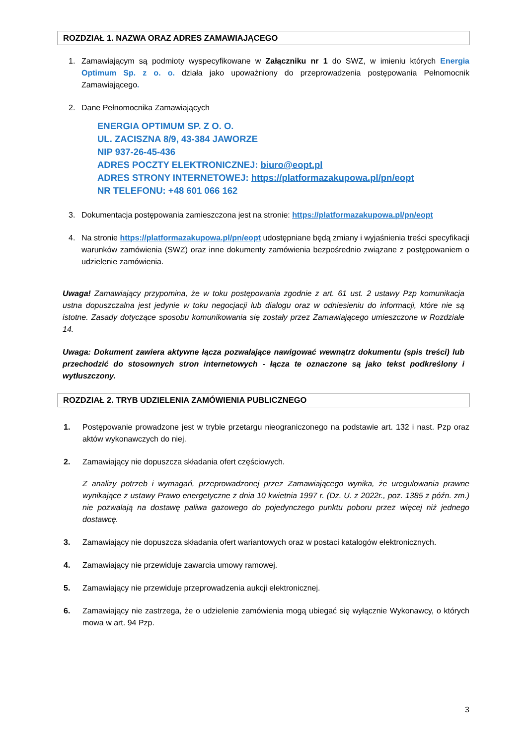ROZDZIAŁ 1. NAZWA ORAZ ADRES ZAMAWIAJĄCEGO
1. Zamawiającym są podmioty wyspecyfikowane w Załączniku nr 1 do SWZ, w imieniu których Energia Optimum Sp. z o. o. działa jako upoważniony do przeprowadzenia postępowania Pełnomocnik Zamawiającego.
2. Dane Pełnomocnika Zamawiających
ENERGIA OPTIMUM SP. Z O. O.
UL. ZACISZNA 8/9, 43-384 JAWORZE
NIP 937-26-45-436
ADRES POCZTY ELEKTRONICZNEJ: biuro@eopt.pl
ADRES STRONY INTERNETOWEJ: https://platformazakupowa.pl/pn/eopt
NR TELEFONU: +48 601 066 162
3. Dokumentacja postępowania zamieszczona jest na stronie: https://platformazakupowa.pl/pn/eopt
4. Na stronie https://platformazakupowa.pl/pn/eopt udostępniane będą zmiany i wyjaśnienia treści specyfikacji warunków zamówienia (SWZ) oraz inne dokumenty zamówienia bezpośrednio związane z postępowaniem o udzielenie zamówienia.
Uwaga! Zamawiający przypomina, że w toku postępowania zgodnie z art. 61 ust. 2 ustawy Pzp komunikacja ustna dopuszczalna jest jedynie w toku negocjacji lub dialogu oraz w odniesieniu do informacji, które nie są istotne. Zasady dotyczące sposobu komunikowania się zostały przez Zamawiającego umieszczone w Rozdziale 14.
Uwaga: Dokument zawiera aktywne łącza pozwalające nawigować wewnątrz dokumentu (spis treści) lub przechodzić do stosownych stron internetowych - łącza te oznaczone są jako tekst podkreślony i wytłuszczony.
ROZDZIAŁ 2. TRYB UDZIELENIA ZAMÓWIENIA PUBLICZNEGO
1. Postępowanie prowadzone jest w trybie przetargu nieograniczonego na podstawie art. 132 i nast. Pzp oraz aktów wykonawczych do niej.
2. Zamawiający nie dopuszcza składania ofert częściowych.
Z analizy potrzeb i wymagań, przeprowadzonej przez Zamawiającego wynika, że uregulowania prawne wynikające z ustawy Prawo energetyczne z dnia 10 kwietnia 1997 r. (Dz. U. z 2022r., poz. 1385 z późn. zm.) nie pozwalają na dostawę paliwa gazowego do pojedynczego punktu poboru przez więcej niż jednego dostawcę.
3. Zamawiający nie dopuszcza składania ofert wariantowych oraz w postaci katalogów elektronicznych.
4. Zamawiający nie przewiduje zawarcia umowy ramowej.
5. Zamawiający nie przewiduje przeprowadzenia aukcji elektronicznej.
6. Zamawiający nie zastrzega, że o udzielenie zamówienia mogą ubiegać się wyłącznie Wykonawcy, o których mowa w art. 94 Pzp.
3